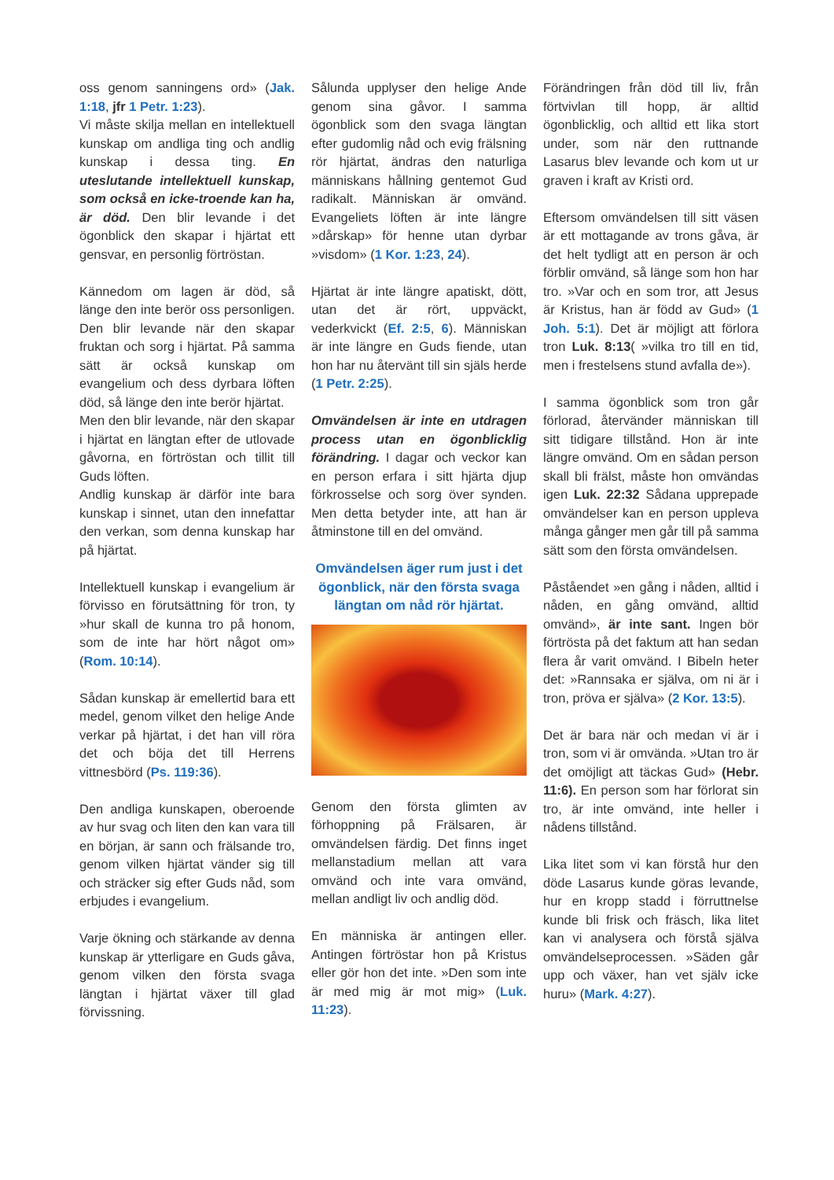oss genom sanningens ord» (Jak. 1:18, jfr 1 Petr. 1:23).
Vi måste skilja mellan en intellektuell kunskap om andliga ting och andlig kunskap i dessa ting. En uteslutande intellektuell kunskap, som också en icke-troende kan ha, är död. Den blir levande i det ögonblick den skapar i hjärtat ett gensvar, en personlig förtröstan.
Kännedom om lagen är död, så länge den inte berör oss personligen. Den blir levande när den skapar fruktan och sorg i hjärtat. På samma sätt är också kunskap om evangelium och dess dyrbara löften död, så länge den inte berör hjärtat.
Men den blir levande, när den skapar i hjärtat en längtan efter de utlovade gåvorna, en förtröstan och tillit till Guds löften.
Andlig kunskap är därför inte bara kunskap i sinnet, utan den innefattar den verkan, som denna kunskap har på hjärtat.
Intellektuell kunskap i evangelium är förvisso en förutsättning för tron, ty »hur skall de kunna tro på honom, som de inte har hört något om» (Rom. 10:14).
Sådan kunskap är emellertid bara ett medel, genom vilket den helige Ande verkar på hjärtat, i det han vill röra det och böja det till Herrens vittnesbörd (Ps. 119:36).
Den andliga kunskapen, oberoende av hur svag och liten den kan vara till en början, är sann och frälsande tro, genom vilken hjärtat vänder sig till och sträcker sig efter Guds nåd, som erbjudes i evangelium.
Varje ökning och stärkande av denna kunskap är ytterligare en Guds gåva, genom vilken den första svaga längtan i hjärtat växer till glad förvissning.
Sålunda upplyser den helige Ande genom sina gåvor. I samma ögonblick som den svaga längtan efter gudomlig nåd och evig frälsning rör hjärtat, ändras den naturliga människans hållning gentemot Gud radikalt. Människan är omvänd. Evangeliets löften är inte längre »dårskap» för henne utan dyrbar »visdom» (1 Kor. 1:23, 24).
Hjärtat är inte längre apatiskt, dött, utan det är rört, uppväckt, vederkvickt (Ef. 2:5, 6). Människan är inte längre en Guds fiende, utan hon har nu återvänt till sin själs herde (1 Petr. 2:25).
Omvändelsen är inte en utdragen process utan en ögonblicklig förändring. I dagar och veckor kan en person erfara i sitt hjärta djup förkrosselse och sorg över synden. Men detta betyder inte, att han är åtminstone till en del omvänd.
Omvändelsen äger rum just i det ögonblick, när den första svaga längtan om nåd rör hjärtat.
Genom den första glimten av förhoppning på Frälsaren, är omvändelsen färdig. Det finns inget mellanstadium mellan att vara omvänd och inte vara omvänd, mellan andligt liv och andlig död.
En människa är antingen eller. Antingen förtröstar hon på Kristus eller gör hon det inte. »Den som inte är med mig är mot mig» (Luk. 11:23).
Förändringen från död till liv, från förtvivlan till hopp, är alltid ögonblicklig, och alltid ett lika stort under, som när den ruttnande Lasarus blev levande och kom ut ur graven i kraft av Kristi ord.
Eftersom omvändelsen till sitt väsen är ett mottagande av trons gåva, är det helt tydligt att en person är och förblir omvänd, så länge som hon har tro. »Var och en som tror, att Jesus är Kristus, han är född av Gud» (1 Joh. 5:1). Det är möjligt att förlora tron Luk. 8:13( »vilka tro till en tid, men i frestelsens stund avfalla de»).
I samma ögonblick som tron går förlorad, återvänder människan till sitt tidigare tillstånd. Hon är inte längre omvänd. Om en sådan person skall bli frälst, måste hon omvändas igen Luk. 22:32 Sådana upprepade omvändelser kan en person uppleva många gånger men går till på samma sätt som den första omvändelsen.
Påståendet »en gång i nåden, alltid i nåden, en gång omvänd, alltid omvänd», är inte sant. Ingen bör förtrösta på det faktum att han sedan flera år varit omvänd. I Bibeln heter det: »Rannsaka er själva, om ni är i tron, pröva er själva» (2 Kor. 13:5).
Det är bara när och medan vi är i tron, som vi är omvända. »Utan tro är det omöjligt att täckas Gud» (Hebr. 11:6). En person som har förlorat sin tro, är inte omvänd, inte heller i nådens tillstånd.
Lika litet som vi kan förstå hur den döde Lasarus kunde göras levande, hur en kropp stadd i förruttnelse kunde bli frisk och fräsch, lika litet kan vi analysera och förstå själva omvändelseprocessen. »Säden går upp och växer, han vet själv icke huru» (Mark. 4:27).